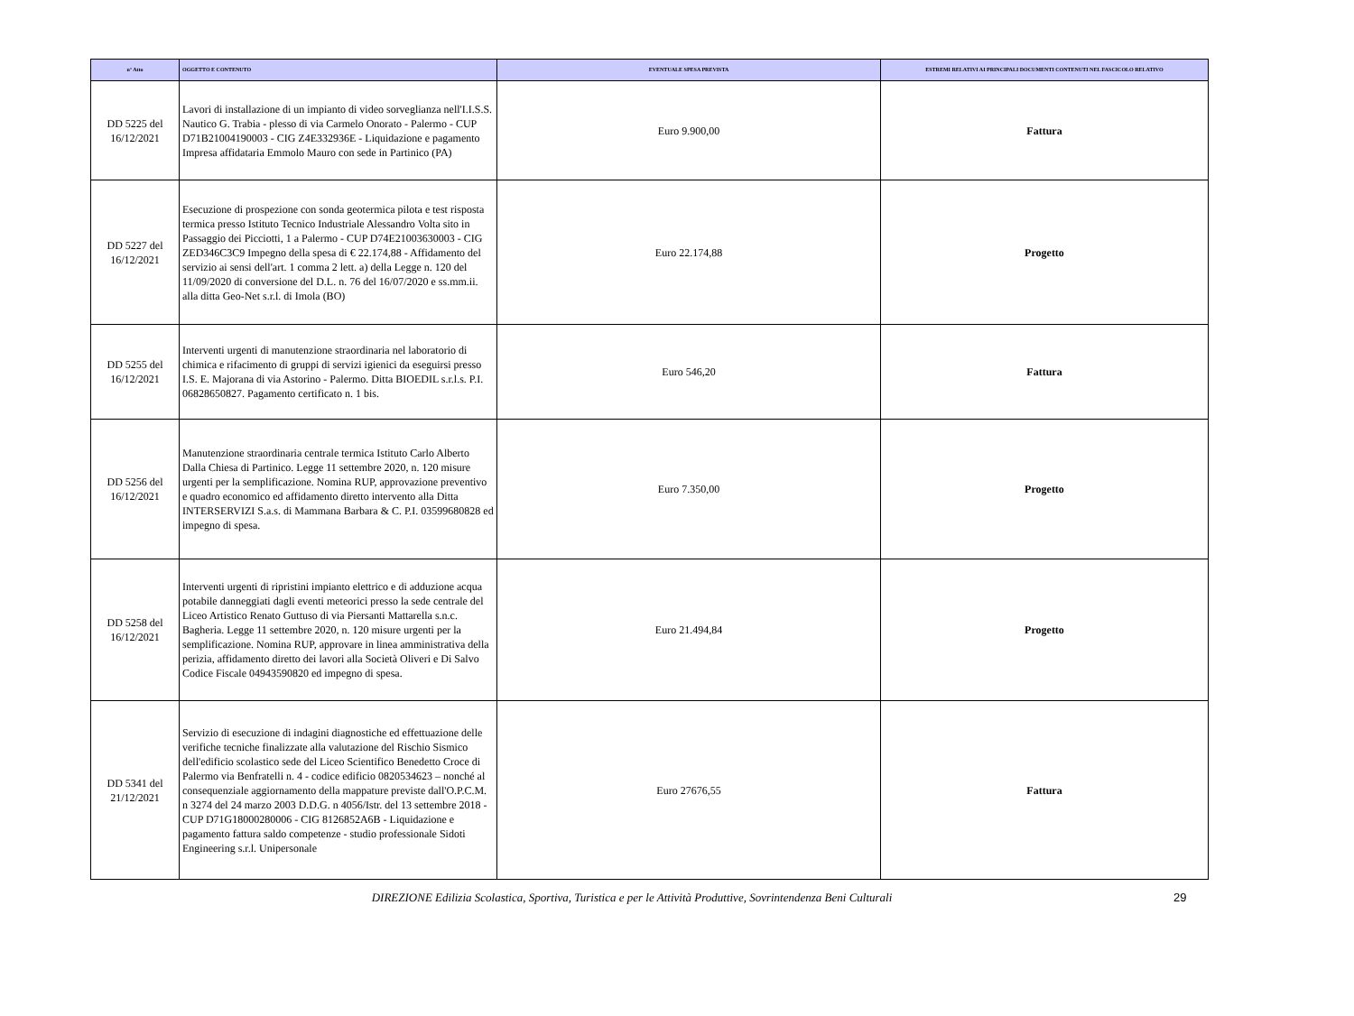| n° Atto | OGGETTO E CONTENUTO | EVENTUALE SPESA PREVISTA | ESTREMI RELATIVI AI PRINCIPALI DOCUMENTI CONTENUTI NEL FASCICOLO RELATIVO |
| --- | --- | --- | --- |
| DD 5225 del 16/12/2021 | Lavori di installazione di un impianto di video sorveglianza nell'I.I.S.S. Nautico G. Trabia - plesso di via Carmelo Onorato - Palermo - CUP D71B21004190003 - CIG Z4E332936E - Liquidazione e pagamento Impresa affidataria Emmolo Mauro con sede in Partinico (PA) | Euro 9.900,00 | Fattura |
| DD 5227 del 16/12/2021 | Esecuzione di prospezione con sonda geotermica pilota e test risposta termica presso Istituto Tecnico Industriale Alessandro Volta sito in Passaggio dei Picciotti, 1 a Palermo - CUP D74E21003630003 - CIG ZED346C3C9 Impegno della spesa di € 22.174,88 - Affidamento del servizio ai sensi dell'art. 1 comma 2 lett. a) della Legge n. 120 del 11/09/2020 di conversione del D.L. n. 76 del 16/07/2020 e ss.mm.ii. alla ditta Geo-Net s.r.l. di Imola (BO) | Euro 22.174,88 | Progetto |
| DD 5255 del 16/12/2021 | Interventi urgenti di manutenzione straordinaria nel laboratorio di chimica e rifacimento di gruppi di servizi igienici da eseguirsi presso I.S. E. Majorana di via Astorino - Palermo. Ditta BIOEDIL s.r.l.s. P.I. 06828650827. Pagamento certificato n. 1 bis. | Euro 546,20 | Fattura |
| DD 5256 del 16/12/2021 | Manutenzione straordinaria centrale termica Istituto Carlo Alberto Dalla Chiesa di Partinico. Legge 11 settembre 2020, n. 120 misure urgenti per la semplificazione. Nomina RUP, approvazione preventivo e quadro economico ed affidamento diretto intervento alla Ditta INTERSERVIZI S.a.s. di Mammana Barbara & C. P.I. 03599680828 ed impegno di spesa. | Euro 7.350,00 | Progetto |
| DD 5258 del 16/12/2021 | Interventi urgenti di ripristini impianto elettrico e di adduzione acqua potabile danneggiati dagli eventi meteorici presso la sede centrale del Liceo Artistico Renato Guttuso di via Piersanti Mattarella s.n.c. Bagheria. Legge 11 settembre 2020, n. 120 misure urgenti per la semplificazione. Nomina RUP, approvare in linea amministrativa della perizia, affidamento diretto dei lavori alla Società Oliveri e Di Salvo Codice Fiscale 04943590820 ed impegno di spesa. | Euro 21.494,84 | Progetto |
| DD 5341 del 21/12/2021 | Servizio di esecuzione di indagini diagnostiche ed effettuazione delle verifiche tecniche finalizzate alla valutazione del Rischio Sismico dell'edificio scolastico sede del Liceo Scientifico Benedetto Croce di Palermo via Benfratelli n. 4 - codice edificio 0820534623 – nonché al consequenziale aggiornamento della mappature previste dall'O.P.C.M. n 3274 del 24 marzo 2003 D.D.G. n 4056/Istr. del 13 settembre 2018 - CUP D71G18000280006 - CIG 8126852A6B - Liquidazione e pagamento fattura saldo competenze - studio professionale Sidoti Engineering s.r.l. Unipersonale | Euro 27676,55 | Fattura |
DIREZIONE Edilizia Scolastica, Sportiva, Turistica e per le Attività Produttive, Sovrintendenza Beni Culturali 29